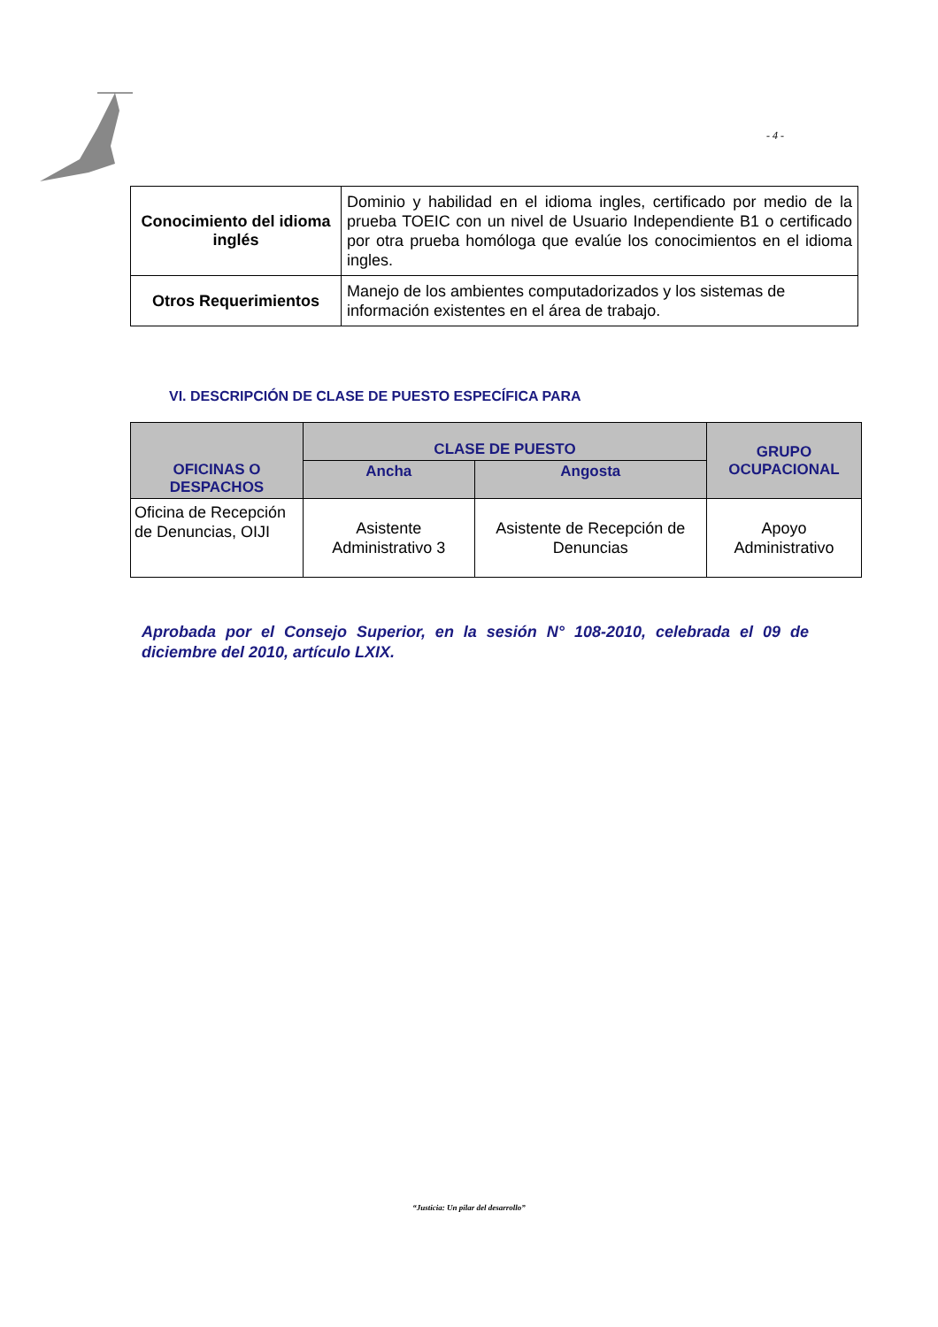- 4 -
| Conocimiento del idioma inglés | Dominio y habilidad en el idioma ingles, certificado por medio de la prueba TOEIC con un nivel de Usuario Independiente B1 o certificado por otra prueba homóloga que evalúe los conocimientos en el idioma ingles. |
| Otros Requerimientos | Manejo de los ambientes computadorizados y los sistemas de información existentes en el área de trabajo. |
VI. DESCRIPCIÓN DE CLASE DE PUESTO ESPECÍFICA PARA
| OFICINAS O DESPACHOS | CLASE DE PUESTO | | GRUPO OCUPACIONAL |
| --- | --- | --- | --- |
| | Ancha | Angosta | |
| Oficina de Recepción de Denuncias, OIJI | Asistente Administrativo 3 | Asistente de Recepción de Denuncias | Apoyo Administrativo |
Aprobada por el Consejo Superior, en la sesión N° 108-2010, celebrada el 09 de diciembre del 2010, artículo LXIX.
“Justicia: Un pilar del desarrollo”